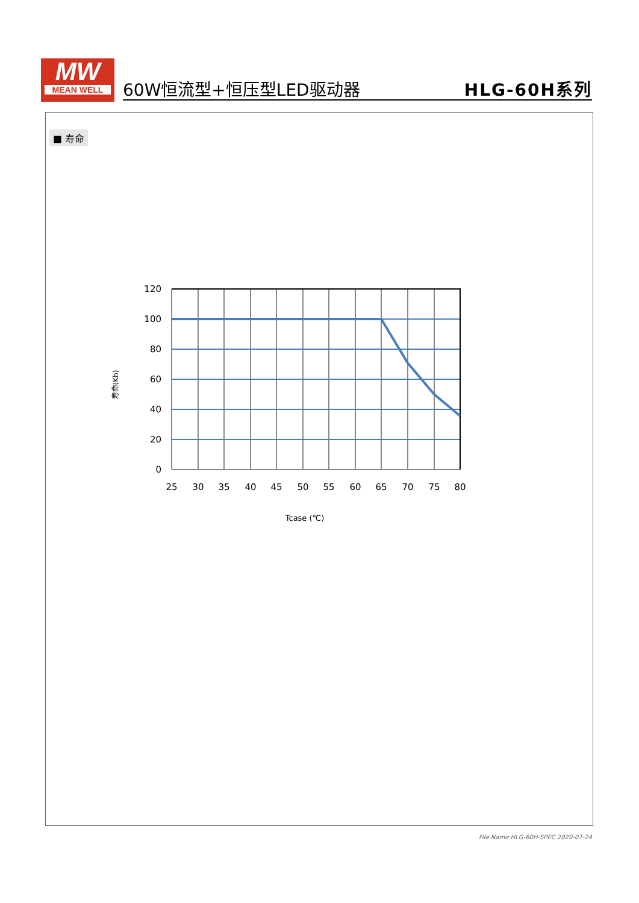MW
MEAN WELL
60W恒流型+恒压型LED驱动器 HLG-60H系列
■ 寿命
120
100
80
60
40
20
0
25
30
35
40
45
50
55
60
65
70
75
80
Tcase (℃)
寿命(Kh)
File Name:HLG-60H-SPEC 2020-07-24